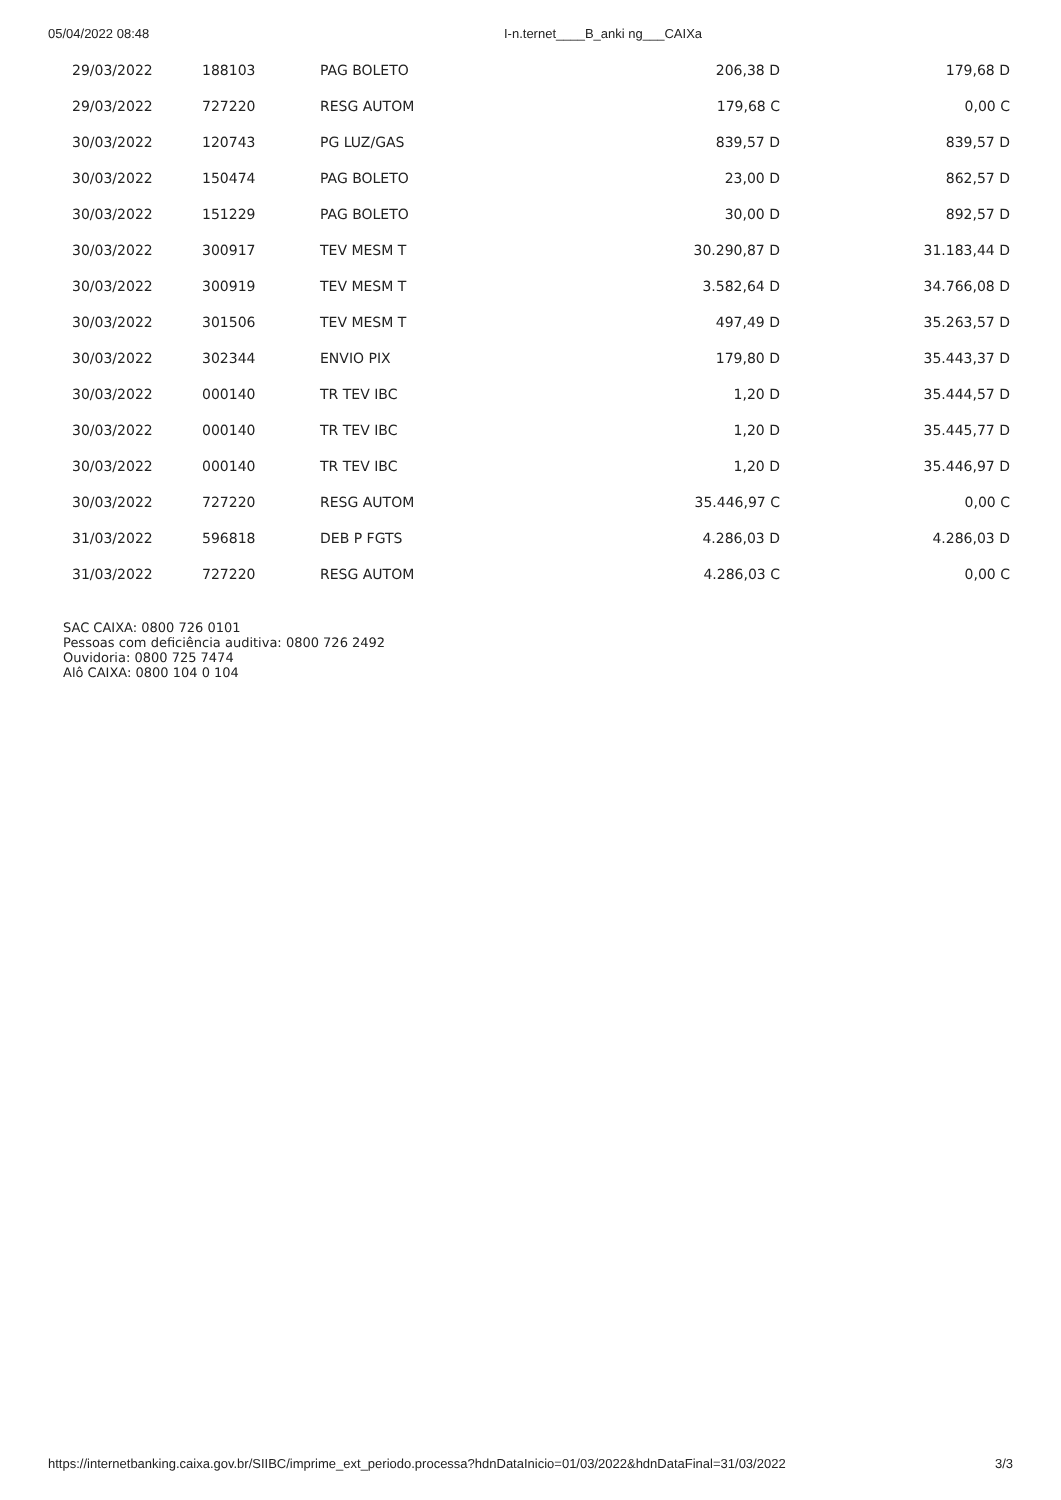05/04/2022 08:48 I-n.ternet____B_anki ng___CAIXa
| 29/03/2022 | 188103 | PAG BOLETO | 206,38 D | 179,68 D |
| 29/03/2022 | 727220 | RESG AUTOM | 179,68 C | 0,00 C |
| 30/03/2022 | 120743 | PG LUZ/GAS | 839,57 D | 839,57 D |
| 30/03/2022 | 150474 | PAG BOLETO | 23,00 D | 862,57 D |
| 30/03/2022 | 151229 | PAG BOLETO | 30,00 D | 892,57 D |
| 30/03/2022 | 300917 | TEV MESM T | 30.290,87 D | 31.183,44 D |
| 30/03/2022 | 300919 | TEV MESM T | 3.582,64 D | 34.766,08 D |
| 30/03/2022 | 301506 | TEV MESM T | 497,49 D | 35.263,57 D |
| 30/03/2022 | 302344 | ENVIO PIX | 179,80 D | 35.443,37 D |
| 30/03/2022 | 000140 | TR TEV IBC | 1,20 D | 35.444,57 D |
| 30/03/2022 | 000140 | TR TEV IBC | 1,20 D | 35.445,77 D |
| 30/03/2022 | 000140 | TR TEV IBC | 1,20 D | 35.446,97 D |
| 30/03/2022 | 727220 | RESG AUTOM | 35.446,97 C | 0,00 C |
| 31/03/2022 | 596818 | DEB P FGTS | 4.286,03 D | 4.286,03 D |
| 31/03/2022 | 727220 | RESG AUTOM | 4.286,03 C | 0,00 C |
SAC CAIXA: 0800 726 0101
Pessoas com deficiência auditiva: 0800 726 2492
Ouvidoria: 0800 725 7474
Alô CAIXA: 0800 104 0 104
https://internetbanking.caixa.gov.br/SIIBC/imprime_ext_periodo.processa?hdnDataInicio=01/03/2022&hdnDataFinal=31/03/2022 3/3